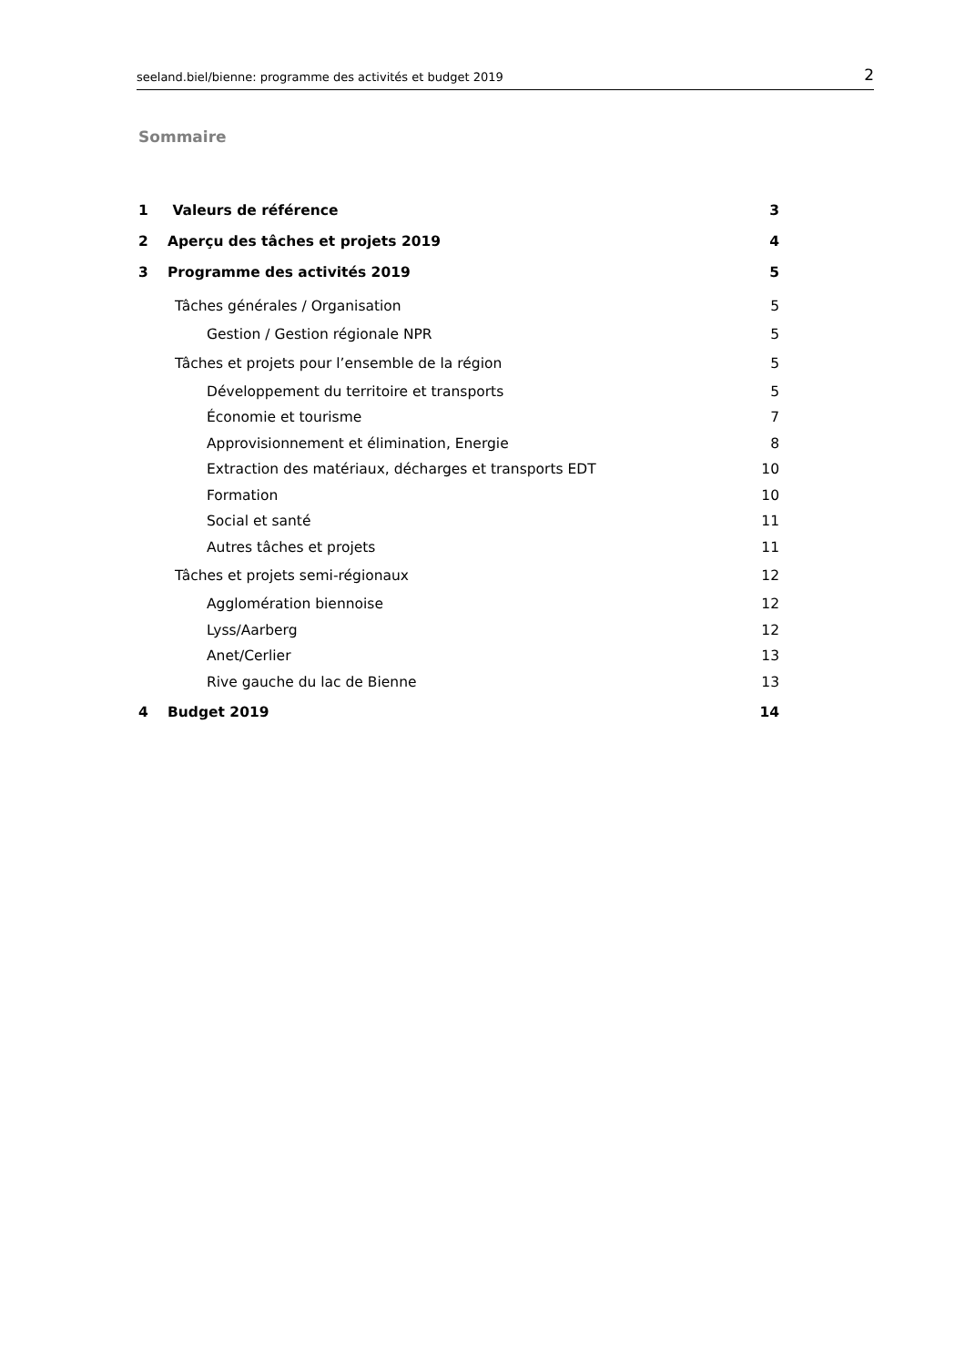seeland.biel/bienne: programme des activités et budget 2019 2
Sommaire
1 Valeurs de référence 3
2 Aperçu des tâches et projets 2019 4
3 Programme des activités 2019 5
Tâches générales / Organisation 5
Gestion / Gestion régionale NPR 5
Tâches et projets pour l’ensemble de la région 5
Développement du territoire et transports 5
Économie et tourisme 7
Approvisionnement et élimination, Energie 8
Extraction des matériaux, décharges et transports EDT 10
Formation 10
Social et santé 11
Autres tâches et projets 11
Tâches et projets semi-régionaux 12
Agglomération biennoise 12
Lyss/Aarberg 12
Anet/Cerlier 13
Rive gauche du lac de Bienne 13
4 Budget 2019 14